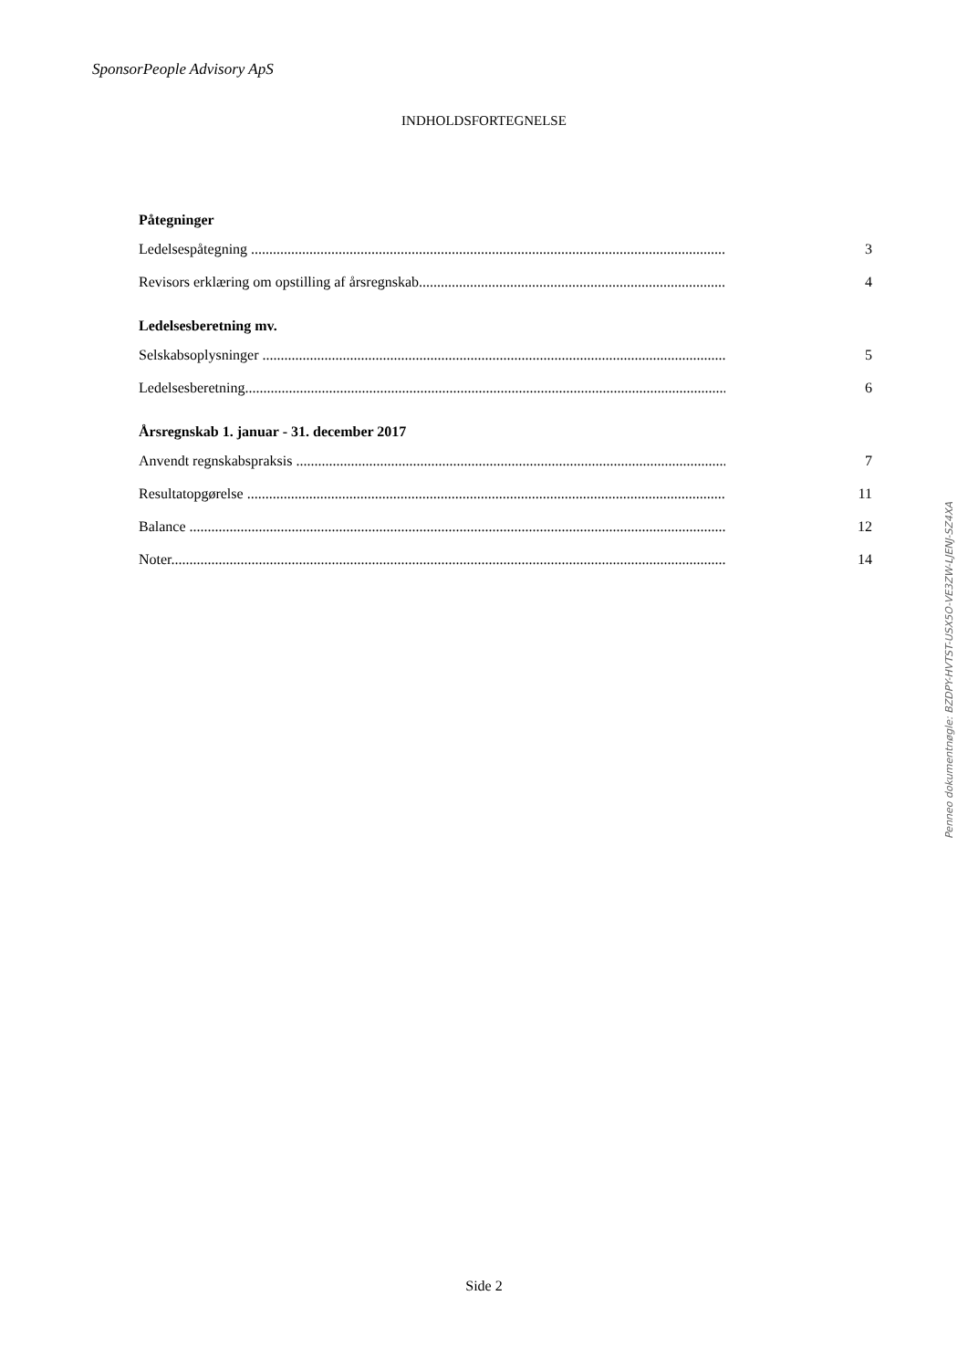SponsorPeople Advisory ApS
INDHOLDSFORTEGNELSE
Påtegninger
Ledelsespåtegning .......................................................................................................................................... 3
Revisors erklæring om opstilling af årsregnskab......................................................................................... 4
Ledelsesberetning mv.
Selskabsoplysninger ......................................................................................................................................... 5
Ledelsesberetning............................................................................................................................................. 6
Årsregnskab 1. januar - 31. december 2017
Anvendt regnskabspraksis ............................................................................................................................... 7
Resultatopgørelse ............................................................................................................................................... 11
Balance .............................................................................................................................................................. 12
Noter.................................................................................................................................................................. 14
Penneo dokumentnøgle: BZDPY-HVTST-USX5O-VE3ZW-LJENJ-SZ4XA
Side 2